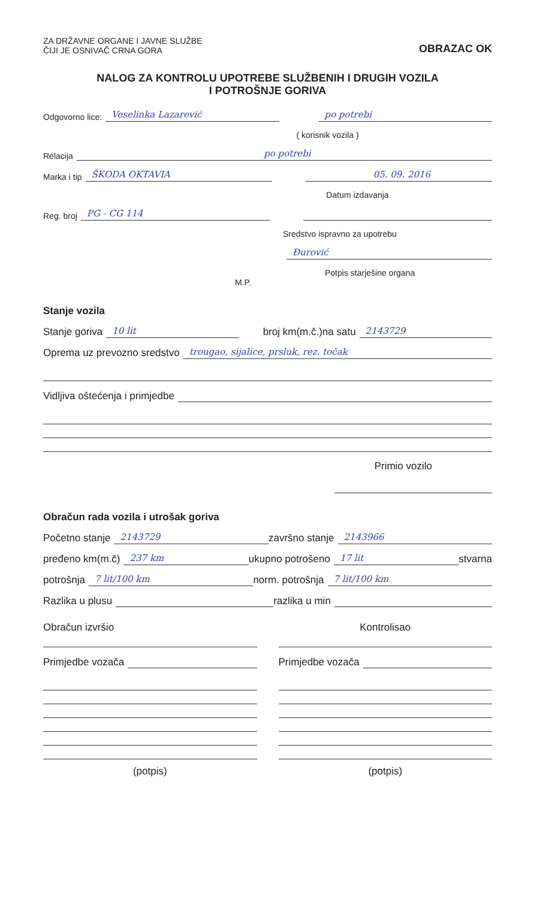ZA DRŽAVNE ORGANE I JAVNE SLUŽBE
ČIJI JE OSNIVAČ CRNA GORA
OBRAZAC OK
NALOG ZA KONTROLU UPOTREBE SLUŽBENIH I DRUGIH VOZILA
I POTROŠNJE GORIVA
Odgovorno lice: Veselinka Lazarević po potrebi
( korisnik vozila )
Relacija po potrebi
Marka i tip ŠKODA OKTAVIA 05. 09. 2016
Datum izdavanja
Reg. broj PG - CG 114
Sredstvo ispravno za upotrebu
Đurović
Potpis starješine organa
M.P.
Stanje vozila
Stanje goriva 10 lit broj km(m.č.)na satu 2143729
Oprema uz prevozno sredstvo trougao, sijalice, prsluk, rez. točak
Vidljiva oštećenja i primjedbe
Primio vozilo
Obračun rada vozila i utrošak goriva
Početno stanje 2143729 završno stanje 2143966
pređeno km(m.č) 237 km ukupno potrošeno 17 lit stvarna
potrošnja 7 lit/100 km norm. potrošnja 7 lit/100 km
Razlika u plusu razlika u min
Obračun izvršio
Primjedbe vozača
(potpis)
Kontrolisao
Primjedbe vozača
(potpis)